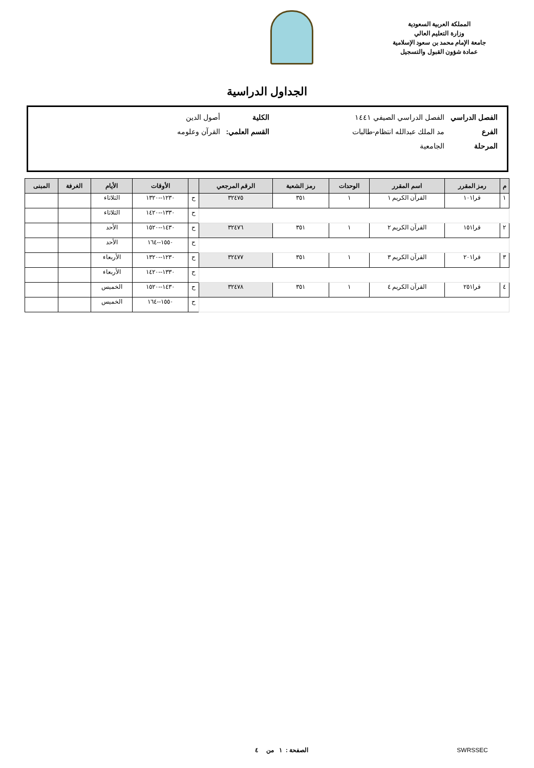المملكة العربية السعودية
وزارة التعليم العالي
جامعة الإمام محمد بن سعود الإسلامية
عمادة شؤون القبول والتسجيل
الجداول الدراسية
| الفصل الدراسي | الفصل الدراسي الصيفي ١٤٤١ | الكلية | أصول الدين |
| الفرع | مد الملك عبدالله انتظام-طالبات | القسم العلمي: | القرآن وعلومه |
| المرحلة | الجامعية | | |
| م | رمز المقرر | اسم المقرر | الوحدات | رمز الشعبة | الرقم المرجعي | | الأوقات | الأيام | الغرفة | المبنى |
| --- | --- | --- | --- | --- | --- | --- | --- | --- | --- | --- |
| ١ | قرا١٠١ | القرآن الكريم ١ | ١ | ٣٥١ | ٣٢٤٧٥ | ح | ١٢٣٠--١٣٢٠ | الثلاثاء | | |
| | | | | | | ح | ١٣٣٠--١٤٢٠ | الثلاثاء | | |
| ٢ | قرا١٥١ | القرآن الكريم ٢ | ١ | ٣٥١ | ٣٢٤٧٦ | ح | ١٤٣٠--١٥٢٠ | الأحد | | |
| | | | | | | ح | ١٥٥٠--١٦٤ | الأحد | | |
| ٣ | قرا٢٠١ | القرآن الكريم ٣ | ١ | ٣٥١ | ٣٢٤٧٧ | ح | ١٢٣٠--١٣٢٠ | الأربعاء | | |
| | | | | | | ح | ١٣٣٠--١٤٢٠ | الأربعاء | | |
| ٤ | قرا٢٥١ | القرآن الكريم ٤ | ١ | ٣٥١ | ٣٢٤٧٨ | ح | ١٤٣٠--١٥٢٠ | الخميس | | |
| | | | | | | ح | ١٥٥٠--١٦٤ | الخميس | | |
SWRSSEC الصفحة : ١ من ٤